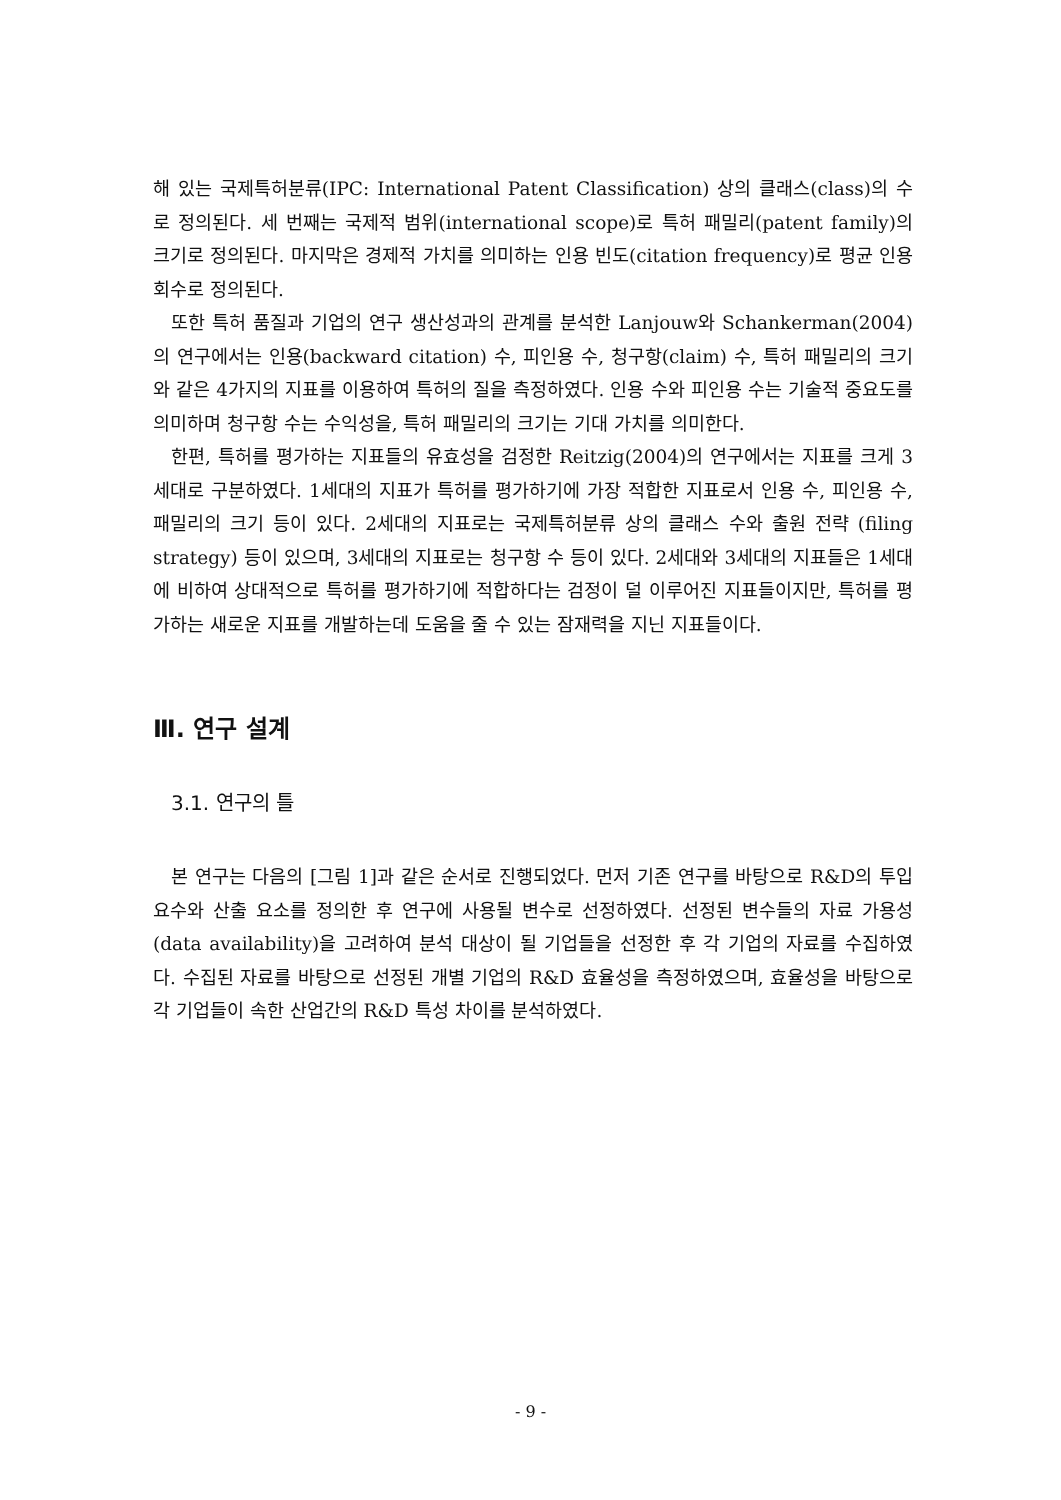해 있는 국제특허분류(IPC: International Patent Classification) 상의 클래스(class)의 수로 정의된다. 세 번째는 국제적 범위(international scope)로 특허 패밀리(patent family)의 크기로 정의된다. 마지막은 경제적 가치를 의미하는 인용 빈도(citation frequency)로 평균 인용 회수로 정의된다.
또한 특허 품질과 기업의 연구 생산성과의 관계를 분석한 Lanjouw와 Schankerman(2004)의 연구에서는 인용(backward citation) 수, 피인용 수, 청구항(claim) 수, 특허 패밀리의 크기와 같은 4가지의 지표를 이용하여 특허의 질을 측정하였다. 인용 수와 피인용 수는 기술적 중요도를 의미하며 청구항 수는 수익성을, 특허 패밀리의 크기는 기대 가치를 의미한다.
한편, 특허를 평가하는 지표들의 유효성을 검정한 Reitzig(2004)의 연구에서는 지표를 크게 3세대로 구분하였다. 1세대의 지표가 특허를 평가하기에 가장 적합한 지표로서 인용 수, 피인용 수, 패밀리의 크기 등이 있다. 2세대의 지표로는 국제특허분류 상의 클래스 수와 출원 전략 (filing strategy) 등이 있으며, 3세대의 지표로는 청구항 수 등이 있다. 2세대와 3세대의 지표들은 1세대에 비하여 상대적으로 특허를 평가하기에 적합하다는 검정이 덜 이루어진 지표들이지만, 특허를 평가하는 새로운 지표를 개발하는데 도움을 줄 수 있는 잠재력을 지닌 지표들이다.
Ⅲ. 연구 설계
3.1. 연구의 틀
본 연구는 다음의 [그림 1]과 같은 순서로 진행되었다. 먼저 기존 연구를 바탕으로 R&D의 투입 요수와 산출 요소를 정의한 후 연구에 사용될 변수로 선정하였다. 선정된 변수들의 자료 가용성(data availability)을 고려하여 분석 대상이 될 기업들을 선정한 후 각 기업의 자료를 수집하였다. 수집된 자료를 바탕으로 선정된 개별 기업의 R&D 효율성을 측정하였으며, 효율성을 바탕으로 각 기업들이 속한 산업간의 R&D 특성 차이를 분석하였다.
- 9 -